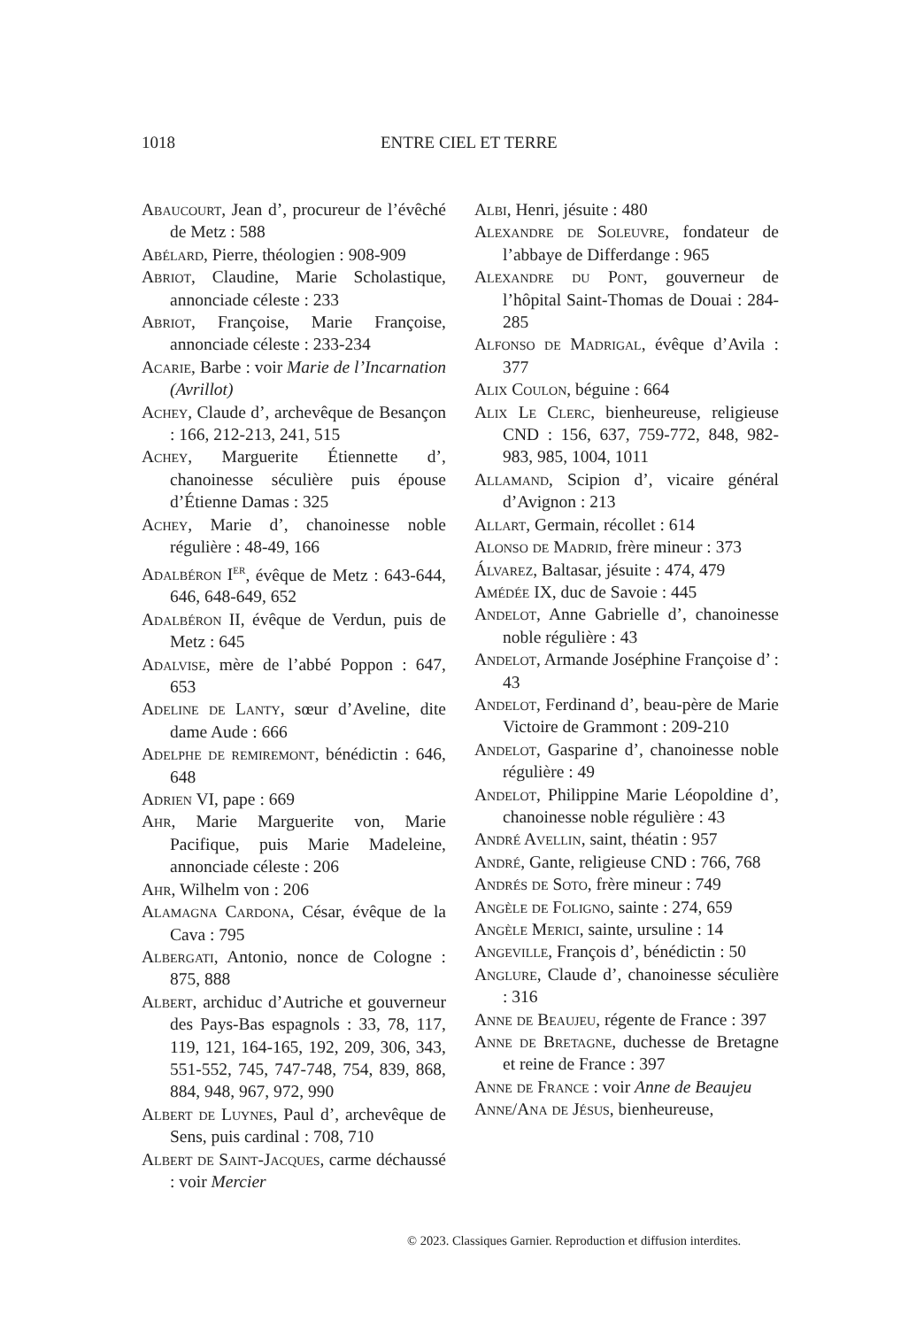1018 ENTRE CIEL ET TERRE
Abaucourt, Jean d’, procureur de l’évêché de Metz : 588
Abélard, Pierre, théologien : 908-909
Abriot, Claudine, Marie Scholastique, annonciade céleste : 233
Abriot, Françoise, Marie Françoise, annonciade céleste : 233-234
Acarie, Barbe : voir Marie de l’Incarnation (Avrillot)
Achey, Claude d’, archevêque de Besançon : 166, 212-213, 241, 515
Achey, Marguerite Étiennette d’, chanoinesse séculière puis épouse d’Étienne Damas : 325
Achey, Marie d’, chanoinesse noble régulière : 48-49, 166
Adalbéron I<sup>er</sup>, évêque de Metz : 643-644, 646, 648-649, 652
Adalbéron II, évêque de Verdun, puis de Metz : 645
Adalvise, mère de l’abbé Poppon : 647, 653
Adeline de Lanty, sœur d’Aveline, dite dame Aude : 666
Adelphe de remiremont, bénédictin : 646, 648
Adrien VI, pape : 669
Ahr, Marie Marguerite von, Marie Pacifique, puis Marie Madeleine, annonciade céleste : 206
Ahr, Wilhelm von : 206
Alamagna Cardona, César, évêque de la Cava : 795
Albergati, Antonio, nonce de Cologne : 875, 888
Albert, archiduc d’Autriche et gouverneur des Pays-Bas espagnols : 33, 78, 117, 119, 121, 164-165, 192, 209, 306, 343, 551-552, 745, 747-748, 754, 839, 868, 884, 948, 967, 972, 990
Albert de Luynes, Paul d’, archevêque de Sens, puis cardinal : 708, 710
Albert de Saint-Jacques, carme déchaussé : voir Mercier
Albi, Henri, jésuite : 480
Alexandre de Soleuvre, fondateur de l’abbaye de Differdange : 965
Alexandre du Pont, gouverneur de l’hôpital Saint-Thomas de Douai : 284-285
Alfonso de Madrigal, évêque d’Avila : 377
Alix Coulon, béguine : 664
Alix Le Clerc, bienheureuse, religieuse CND : 156, 637, 759-772, 848, 982-983, 985, 1004, 1011
Allamand, Scipion d’, vicaire général d’Avignon : 213
Allart, Germain, récollet : 614
Alonso de Madrid, frère mineur : 373
Álvarez, Baltasar, jésuite : 474, 479
Amédée IX, duc de Savoie : 445
Andelot, Anne Gabrielle d’, chanoinesse noble régulière : 43
Andelot, Armande Joséphine Françoise d’ : 43
Andelot, Ferdinand d’, beau-père de Marie Victoire de Grammont : 209-210
Andelot, Gasparine d’, chanoinesse noble régulière : 49
Andelot, Philippine Marie Léopoldine d’, chanoinesse noble régulière : 43
André Avellin, saint, théatin : 957
André, Gante, religieuse CND : 766, 768
Andrés de Soto, frère mineur : 749
Angèle de Foligno, sainte : 274, 659
Angèle Merici, sainte, ursuline : 14
Angeville, François d’, bénédictin : 50
Anglure, Claude d’, chanoinesse séculière : 316
Anne de Beaujeu, régente de France : 397
Anne de Bretagne, duchesse de Bretagne et reine de France : 397
Anne de France : voir Anne de Beaujeu
Anne/Ana de Jésus, bienheureuse,
© 2023. Classiques Garnier. Reproduction et diffusion interdites.